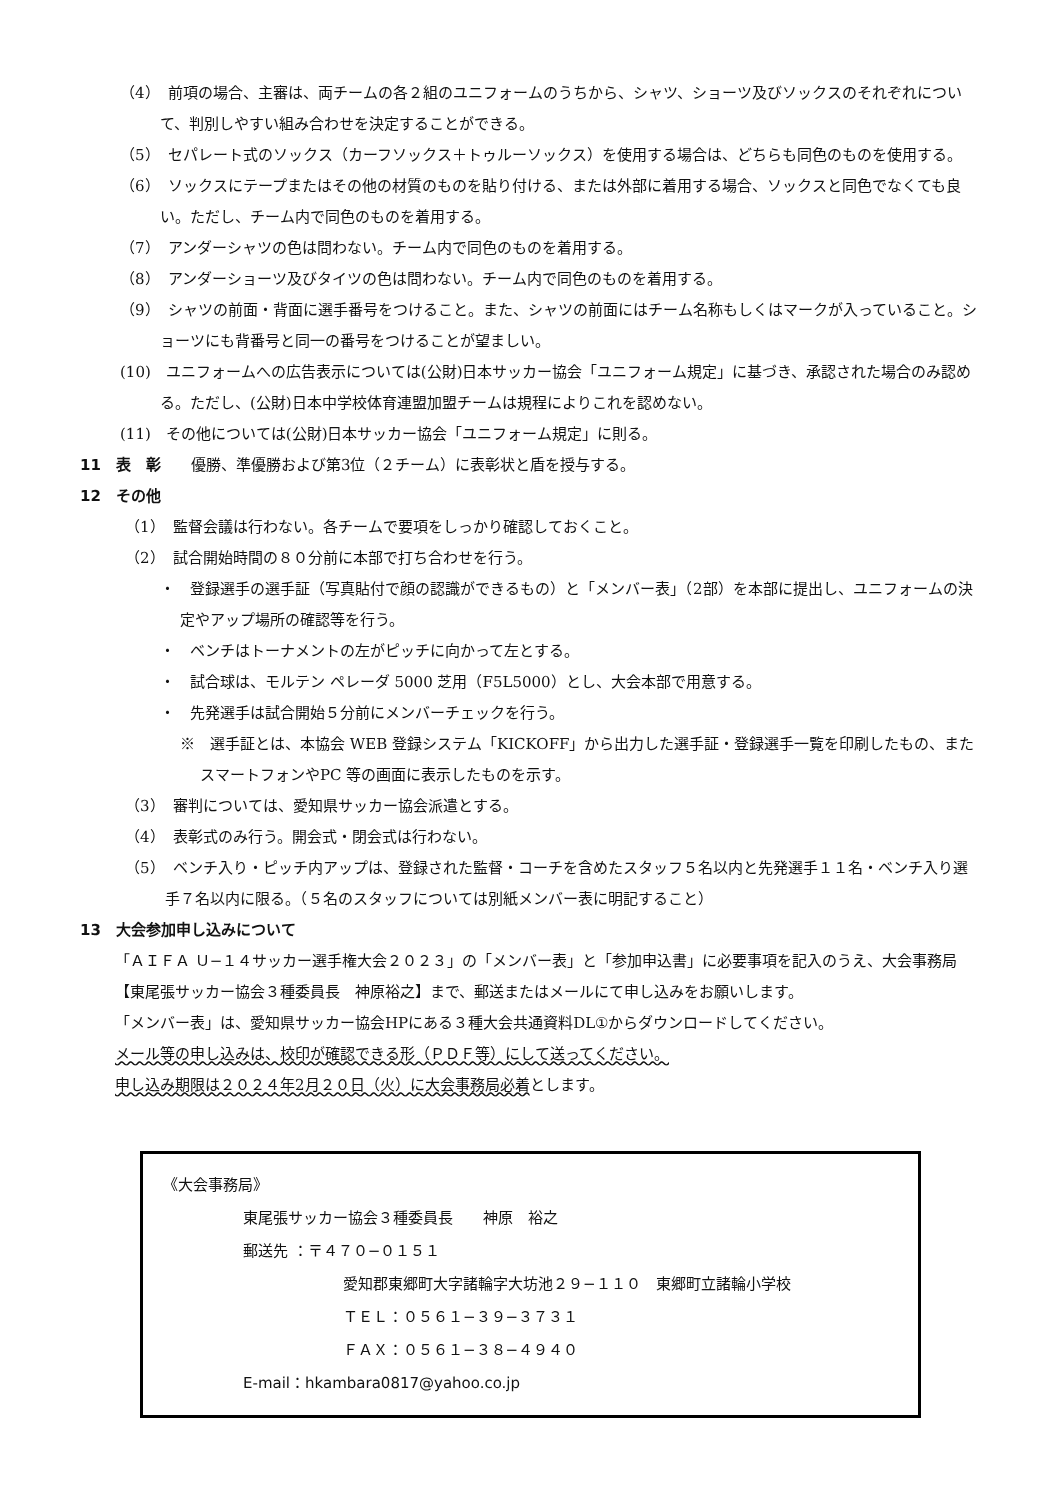（4）　前項の場合、主審は、両チームの各２組のユニフォームのうちから、シャツ、ショーツ及びソックスのそれぞれについて、判別しやすい組み合わせを決定することができる。
（5）　セパレート式のソックス（カーフソックス＋トゥルーソックス）を使用する場合は、どちらも同色のものを使用する。
（6）　ソックスにテープまたはその他の材質のものを貼り付ける、または外部に着用する場合、ソックスと同色でなくても良い。ただし、チーム内で同色のものを着用する。
（7）　アンダーシャツの色は問わない。チーム内で同色のものを着用する。
（8）　アンダーショーツ及びタイツの色は問わない。チーム内で同色のものを着用する。
（9）　シャツの前面・背面に選手番号をつけること。また、シャツの前面にはチーム名称もしくはマークが入っていること。ショーツにも背番号と同一の番号をつけることが望ましい。
(10)　ユニフォームへの広告表示については(公財)日本サッカー協会「ユニフォーム規定」に基づき、承認された場合のみ認める。ただし、(公財)日本中学校体育連盟加盟チームは規程によりこれを認めない。
(11)　その他については(公財)日本サッカー協会「ユニフォーム規定」に則る。
11　表　彰　　優勝、準優勝および第3位（２チーム）に表彰状と盾を授与する。
12　その他
（1）　監督会議は行わない。各チームで要項をしっかり確認しておくこと。
（2）　試合開始時間の８０分前に本部で打ち合わせを行う。
・　登録選手の選手証（写真貼付で顔の認識ができるもの）と「メンバー表」（2部）を本部に提出し、ユニフォームの決定やアップ場所の確認等を行う。
・　ベンチはトーナメントの左がピッチに向かって左とする。
・　試合球は、モルテン ペレーダ 5000 芝用（F5L5000）とし、大会本部で用意する。
・　先発選手は試合開始５分前にメンバーチェックを行う。
※　選手証とは、本協会 WEB 登録システム「KICKOFF」から出力した選手証・登録選手一覧を印刷したもの、またスマートフォンやPC 等の画面に表示したものを示す。
（3）　審判については、愛知県サッカー協会派遣とする。
（4）　表彰式のみ行う。開会式・閉会式は行わない。
（5）　ベンチ入り・ピッチ内アップは、登録された監督・コーチを含めたスタッフ５名以内と先発選手１１名・ベンチ入り選手７名以内に限る。（５名のスタッフについては別紙メンバー表に明記すること）
13　大会参加申し込みについて
「ＡＩＦＡ Ｕ−１４サッカー選手権大会２０２３」の「メンバー表」と「参加申込書」に必要事項を記入のうえ、大会事務局【東尾張サッカー協会３種委員長　神原裕之】まで、郵送またはメールにて申し込みをお願いします。
「メンバー表」は、愛知県サッカー協会HPにある３種大会共通資料DL①からダウンロードしてください。
メール等の申し込みは、校印が確認できる形（ＰＤＦ等）にして送ってください。
申し込み期限は２０２４年2月２０日（火）に大会事務局必着とします。
《大会事務局》
東尾張サッカー協会３種委員長　　神原　裕之
郵送先 ：〒４７０−０１５１
愛知郡東郷町大字諸輪字大坊池２９−１１０　東郷町立諸輪小学校
ＴＥＬ：０５６１−３９−３７３１
ＦＡＸ：０５６１−３８−４９４０
E-mail：hkambara0817@yahoo.co.jp